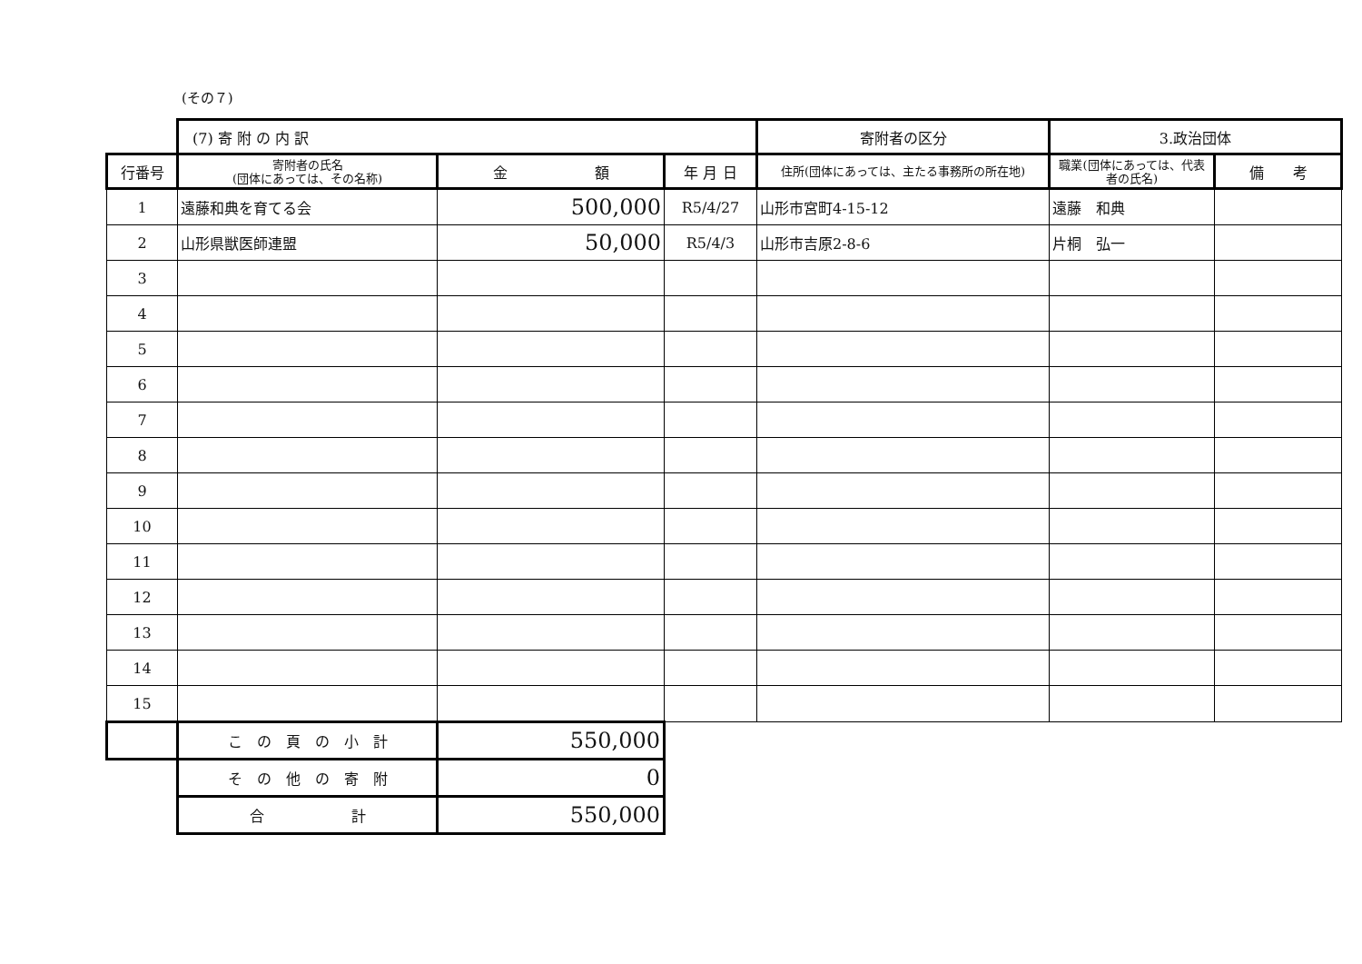(その７)
| | (7) 寄 附 の 内 訳 | | | 寄附者の区分 | 3.政治団体 | |
| 行番号 | 寄附者の氏名 (団体にあっては、その名称) | 金 額 | 年 月 日 | 住所(団体にあっては、主たる事務所の所在地) | 職業(団体にあっては、代表者の氏名) | 備 考 |
| 1 | 遠藤和典を育てる会 | 500,000 | R5/4/27 | 山形市宮町4-15-12 | 遠藤 和典 | |
| 2 | 山形県獣医師連盟 | 50,000 | R5/4/3 | 山形市吉原2-8-6 | 片桐 弘一 | |
| 3 | | | | | | |
| 4 | | | | | | |
| 5 | | | | | | |
| 6 | | | | | | |
| 7 | | | | | | |
| 8 | | | | | | |
| 9 | | | | | | |
| 10 | | | | | | |
| 11 | | | | | | |
| 12 | | | | | | |
| 13 | | | | | | |
| 14 | | | | | | |
| 15 | | | | | | |
| | こ の 頁 の 小 計 | 550,000 | | | | |
| | そ の 他 の 寄 附 | 0 | | | | |
| | 合 計 | 550,000 | | | | |